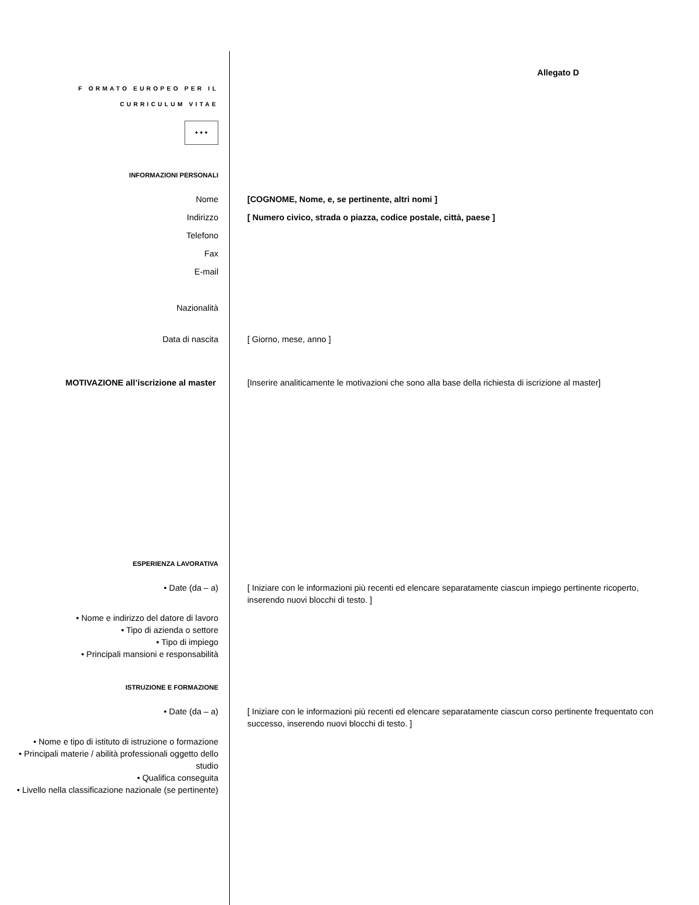Allegato D
F ORMATO EUROPEO PER IL
CURRICULUM VITAE
✦✦✦
INFORMAZIONI PERSONALI
Nome [COGNOME, Nome, e, se pertinente, altri nomi ]
Indirizzo [ Numero civico, strada o piazza, codice postale, città, paese ]
Telefono
Fax
E-mail
Nazionalità
Data di nascita [ Giorno, mese, anno ]
MOTIVAZIONE all’iscrizione al master [Inserire analiticamente le motivazioni che sono alla base della richiesta di iscrizione al master]
ESPERIENZA LAVORATIVA
• Date (da – a) [ Iniziare con le informazioni più recenti ed elencare separatamente ciascun impiego pertinente ricoperto, inserendo nuovi blocchi di testo. ]
• Nome e indirizzo del datore di lavoro
• Tipo di azienda o settore
• Tipo di impiego
• Principali mansioni e responsabilità
ISTRUZIONE E FORMAZIONE
• Date (da – a) [ Iniziare con le informazioni più recenti ed elencare separatamente ciascun corso pertinente frequentato con successo, inserendo nuovi blocchi di testo. ]
• Nome e tipo di istituto di istruzione o formazione
• Principali materie / abilità professionali oggetto dello studio
• Qualifica conseguita
• Livello nella classificazione nazionale (se pertinente)